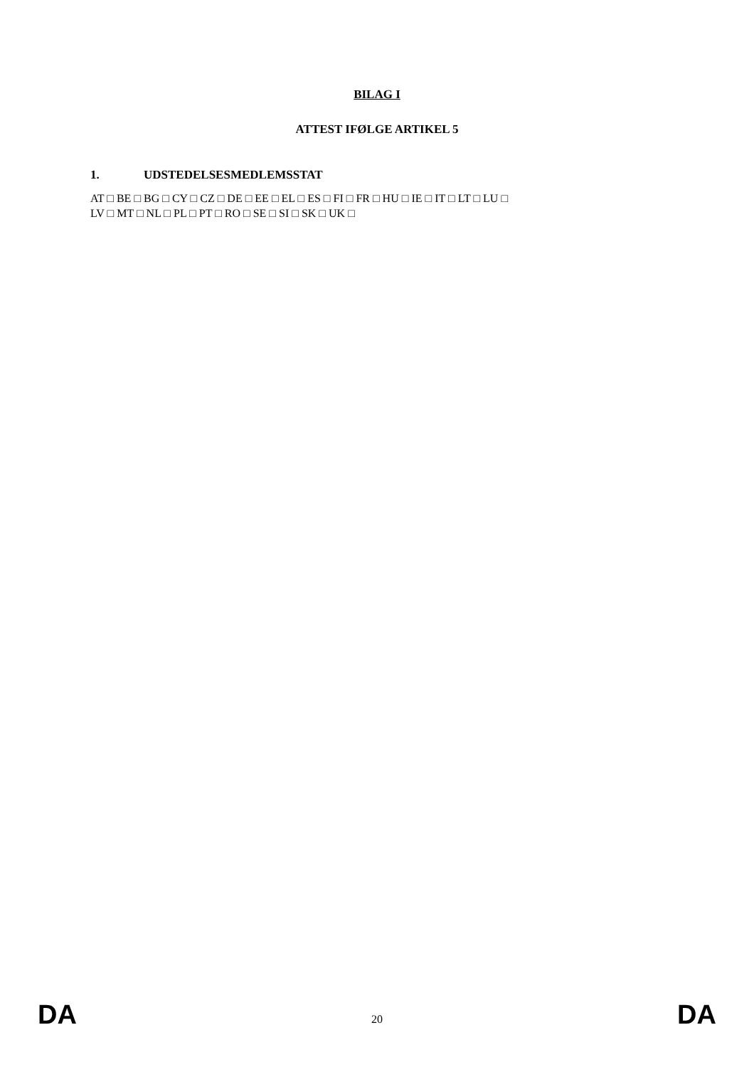BILAG I
ATTEST IFØLGE ARTIKEL 5
1. UDSTEDELSESMEDLEMSSTAT
AT □ BE □ BG □ CY □ CZ □ DE □ EE □ EL □ ES □ FI □ FR □ HU □ IE □ IT □ LT □ LU □
LV □ MT □ NL □ PL □ PT □ RO □ SE □ SI □ SK □ UK □
DA 20 DA